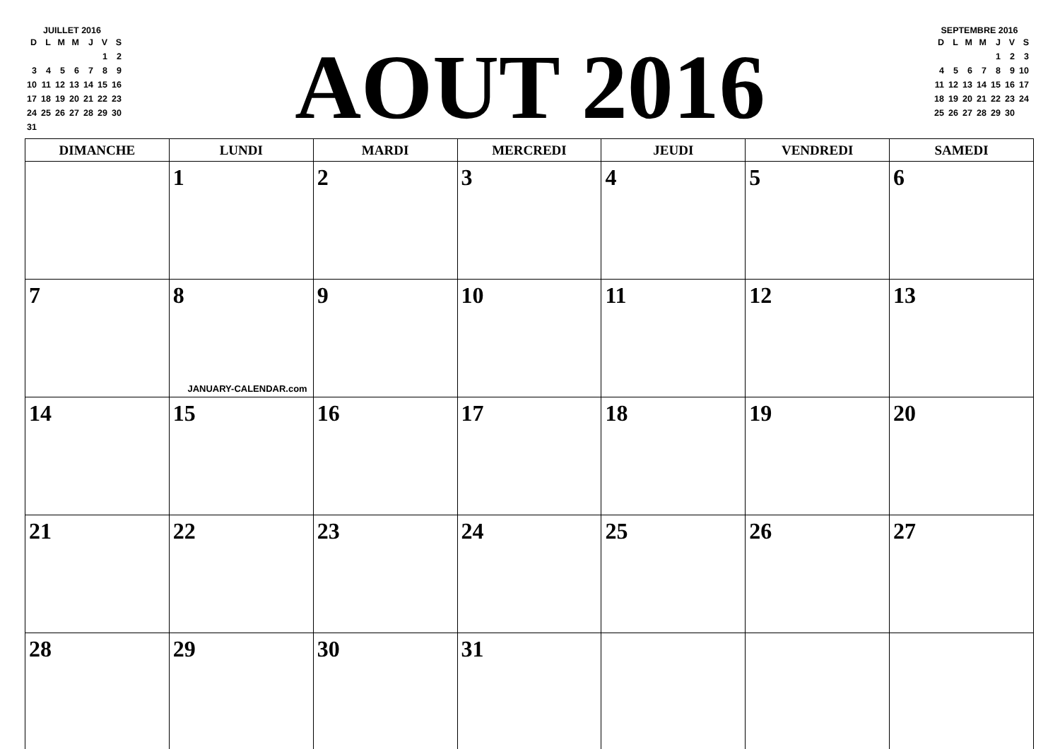JUILLET 2016
| D | L | M | M | J | V | S |
| | | | | | 1 | 2 |
| 3 | 4 | 5 | 6 | 7 | 8 | 9 |
| 10 | 11 | 12 | 13 | 14 | 15 | 16 |
| 17 | 18 | 19 | 20 | 21 | 22 | 23 |
| 24 | 25 | 26 | 27 | 28 | 29 | 30 |
| 31 | | | | | | |
AOUT 2016
SEPTEMBRE 2016
| D | L | M | M | J | V | S |
| | | | | 1 | 2 | 3 |
| 4 | 5 | 6 | 7 | 8 | 9 | 10 |
| 11 | 12 | 13 | 14 | 15 | 16 | 17 |
| 18 | 19 | 20 | 21 | 22 | 23 | 24 |
| 25 | 26 | 27 | 28 | 29 | 30 | |
| DIMANCHE | LUNDI | MARDI | MERCREDI | JEUDI | VENDREDI | SAMEDI |
| --- | --- | --- | --- | --- | --- | --- |
| | 1 | 2 | 3 | 4 | 5 | 6 |
| 7 | 8 JANUARY-CALENDAR.com | 9 | 10 | 11 | 12 | 13 |
| 14 | 15 | 16 | 17 | 18 | 19 | 20 |
| 21 | 22 | 23 | 24 | 25 | 26 | 27 |
| 28 | 29 | 30 | 31 | | | |